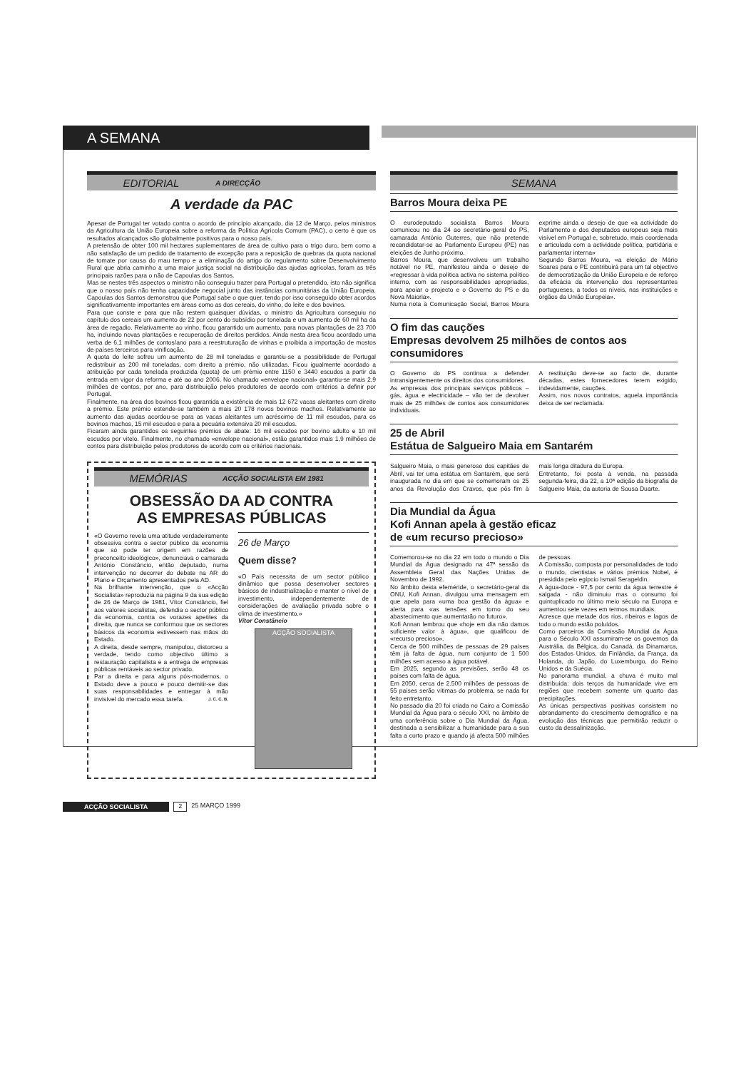A SEMANA
EDITORIAL A DIRECÇÃO
A verdade da PAC
Apesar de Portugal ter votado contra o acordo de princípio alcançado, dia 12 de Março, pelos ministros da Agricultura da União Europeia sobre a reforma da Política Agrícola Comum (PAC), o certo é que os resultados alcançados são globalmente positivos para o nosso país.
A pretensão de obter 100 mil hectares suplementares de área de cultivo para o trigo duro, bem como a não satisfação de um pedido de tratamento de excepção para a reposição de quebras da quota nacional de tomate por causa do mau tempo e a eliminação do artigo do regulamento sobre Desenvolvimento Rural que abria caminho a uma maior justiça social na distribuição das ajudas agrícolas, foram as três principais razões para o não de Capoulas dos Santos.
Mas se nestes três aspectos o ministro não conseguiu trazer para Portugal o pretendido, isto não significa que o nosso país não tenha capacidade negocial junto das instâncias comunitárias da União Europeia. Capoulas dos Santos demonstrou que Portugal sabe o que quer, tendo por isso conseguido obter acordos significativamente importantes em áreas como as dos cereais, do vinho, do leite e dos bovinos.
Para que conste e para que não restem quaisquer dúvidas, o ministro da Agricultura conseguiu no capítulo dos cereais um aumento de 22 por cento do subsídio por tonelada e um aumento de 60 mil ha da área de regadio. Relativamente ao vinho, ficou garantido um aumento, para novas plantações de 23 700 ha, incluindo novas plantações e recuperação de direitos perdidos. Ainda nesta área ficou acordado uma verba de 6,1 milhões de contos/ano para a reestruturação de vinhas e proibida a importação de mostos de países terceiros para vinificação.
A quota do leite sofreu um aumento de 28 mil toneladas e garantiu-se a possibilidade de Portugal redistribuir as 200 mil toneladas, com direito a prémio, não utilizadas. Ficou igualmente acordado a atribuição por cada tonelada produzida (quota) de um prémio entre 1150 e 3440 escudos a partir da entrada em vigor da reforma e até ao ano 2006. No chamado «envelope nacional» garantiu-se mais 2,9 milhões de contos, por ano, para distribuição pelos produtores de acordo com critérios a definir por Portugal.
Finalmente, na área dos bovinos ficou garantida a existência de mais 12 672 vacas aleitantes com direito a prémio. Este prémio estende-se também a mais 20 178 novos bovinos machos. Relativamente ao aumento das ajudas acordou-se para as vacas aleitantes um acréscimo de 11 mil escudos, para os bovinos machos, 15 mil escudos e para a pecuária extensiva 20 mil escudos.
Ficaram ainda garantidos os seguintes prémios de abate: 16 mil escudos por bovino adulto e 10 mil escudos por vitelo. Finalmente, no chamado «envelope nacional», estão garantidos mais 1,9 milhões de contos para distribuição pelos produtores de acordo com os critérios nacionais.
MEMÓRIAS ACÇÃO SOCIALISTA EM 1981
OBSESSÃO DA AD CONTRA
AS EMPRESAS PÚBLICAS
«O Governo revela uma atitude verdadeiramente obsessiva contra o sector público da economia que só pode ter origem em razões de preconceito ideológico», denunciava o camarada António Constâncio, então deputado, numa intervenção no decorrer do debate na AR do Plano e Orçamento apresentados pela AD.
Na brilhante intervenção, que o «Acção Socialista» reproduzia na página 9 da sua edição de 26 de Março de 1981, Vítor Constâncio, fiel aos valores socialistas, defendia o sector público da economia, contra os vorazes apetites da direita, que nunca se conformou que os sectores básicos da economia estivessem nas mãos do Estado.
A direita, desde sempre, manipulou, distorceu a verdade, tendo como objectivo último a restauração capitalista e a entrega de empresas públicas rentáveis ao sector privado.
Par a direita e para alguns pós-modernos, o Estado deve a pouco e pouco demitir-se das suas responsabilidades e entregar à mão invisível do mercado essa tarefa. J. C. C. B.
26 de Março
Quem disse?
«O País necessita de um sector público dinâmico que possa desenvolver sectores básicos de industrialização e manter o nível de investimento, independentemente de considerações de avaliação privada sobre o clima de investimento.»
Vítor Constâncio
ACÇÃO SOCIALISTA
SEMANA
Barros Moura deixa PE
O eurodeputado socialista Barros Moura comunicou no dia 24 ao secretário-geral do PS, camarada António Guterres, que não pretende recandidatar-se ao Parlamento Europeu (PE) nas eleições de Junho próximo.
Barros Moura, que desenvolveu um trabalho notável no PE, manifestou ainda o desejo de «regressar à vida política activa no sistema político interno, com as responsabilidades apropriadas, para apoiar o projecto e o Governo do PS e da Nova Maioria».
Numa nota à Comunicação Social, Barros Moura exprime ainda o desejo de que «a actividade do Parlamento e dos deputados europeus seja mais visível em Portugal e, sobretudo, mais coordenada e articulada com a actividade política, partidária e parlamentar interna»
Segundo Barros Moura, «a eleição de Mário Soares para o PE contribuirá para um tal objectivo de democratização da União Europeia e de reforço da eficácia da intervenção dos representantes portugueses, a todos os níveis, nas instituições e órgãos da União Europeia».
O fim das cauções
Empresas devolvem 25 milhões de contos aos consumidores
O Governo do PS continua a defender intransigentemente os direitos dos consumidores.
As empresas dos principais serviços públicos – gás, água e electricidade – vão ter de devolver mais de 25 milhões de contos aos consumidores individuais.
A restituição deve-se ao facto de, durante décadas, estes fornecedores terem exigido, indevidamente, cauções.
Assim, nos novos contratos, aquela importância deixa de ser reclamada.
25 de Abril
Estátua de Salgueiro Maia em Santarém
Salgueiro Maia, o mais generoso dos capitães de Abril, vai ter uma estátua em Santarém, que será inaugurada no dia em que se comemoram os 25 anos da Revolução dos Cravos, que pôs fim à mais longa ditadura da Europa.
Entretanto, foi posta à venda, na passada segunda-feira, dia 22, a 10ª edição da biografia de Salgueiro Maia, da autoria de Sousa Duarte.
Dia Mundial da Água
Kofi Annan apela à gestão eficaz
de «um recurso precioso»
Comemorou-se no dia 22 em todo o mundo o Dia Mundial da Água designado na 47ª sessão da Assembleia Geral das Nações Unidas de Novembro de 1992.
No âmbito desta efeméride, o secretário-geral da ONU, Kofi Annan, divulgou uma mensagem em que apela para «uma boa gestão da água» e alerta para «as tensões em torno do seu abastecimento que aumentarão no futuro».
Kofi Annan lembrou que «hoje em dia não damos suficiente valor à água», que qualificou de «recurso precioso».
Cerca de 500 milhões de pessoas de 29 países têm já falta de água, num conjunto de 1 500 milhões sem acesso a água potável.
Em 2025, segundo as previsões, serão 48 os países com falta de água.
Em 2050, cerca de 2.500 milhões de pessoas de 55 países serão vítimas do problema, se nada for feito entretanto.
No passado dia 20 foi criada no Cairo a Comissão Mundial da Água para o século XXI, no âmbito de uma conferência sobre o Dia Mundial da Água, destinada a sensibilizar a humanidade para a sua falta a curto prazo e quando já afecta 500 milhões de pessoas.
A Comissão, composta por personalidades de todo o mundo, cientistas e vários prémios Nobel, é presidida pelo egípcio Ismail Serageldin.
A água-doce - 97,5 por cento da água terrestre é salgada - não diminuiu mas o consumo foi quintuplicado no último meio século na Europa e aumentou sete vezes em termos mundiais.
Acresce que metade dos rios, ribeiros e lagos de todo o mundo estão poluídos.
Como parceiros da Comissão Mundial da Água para o Século XXI assumiram-se os governos da Austrália, da Bélgica, do Canadá, da Dinamarca, dos Estados Unidos, da Finlândia, da França, da Holanda, do Japão, do Luxemburgo, do Reino Unidos e da Suécia.
No panorama mundial, a chuva é muito mal distribuída: dois terços da humanidade vive em regiões que recebem somente um quarto das precipitações.
As únicas perspectivas positivas consistem no abrandamento do crescimento demográfico e na evolução das técnicas que permitirão reduzir o custo da dessalinização.
ACÇÃO SOCIALISTA 2 25 MARÇO 1999